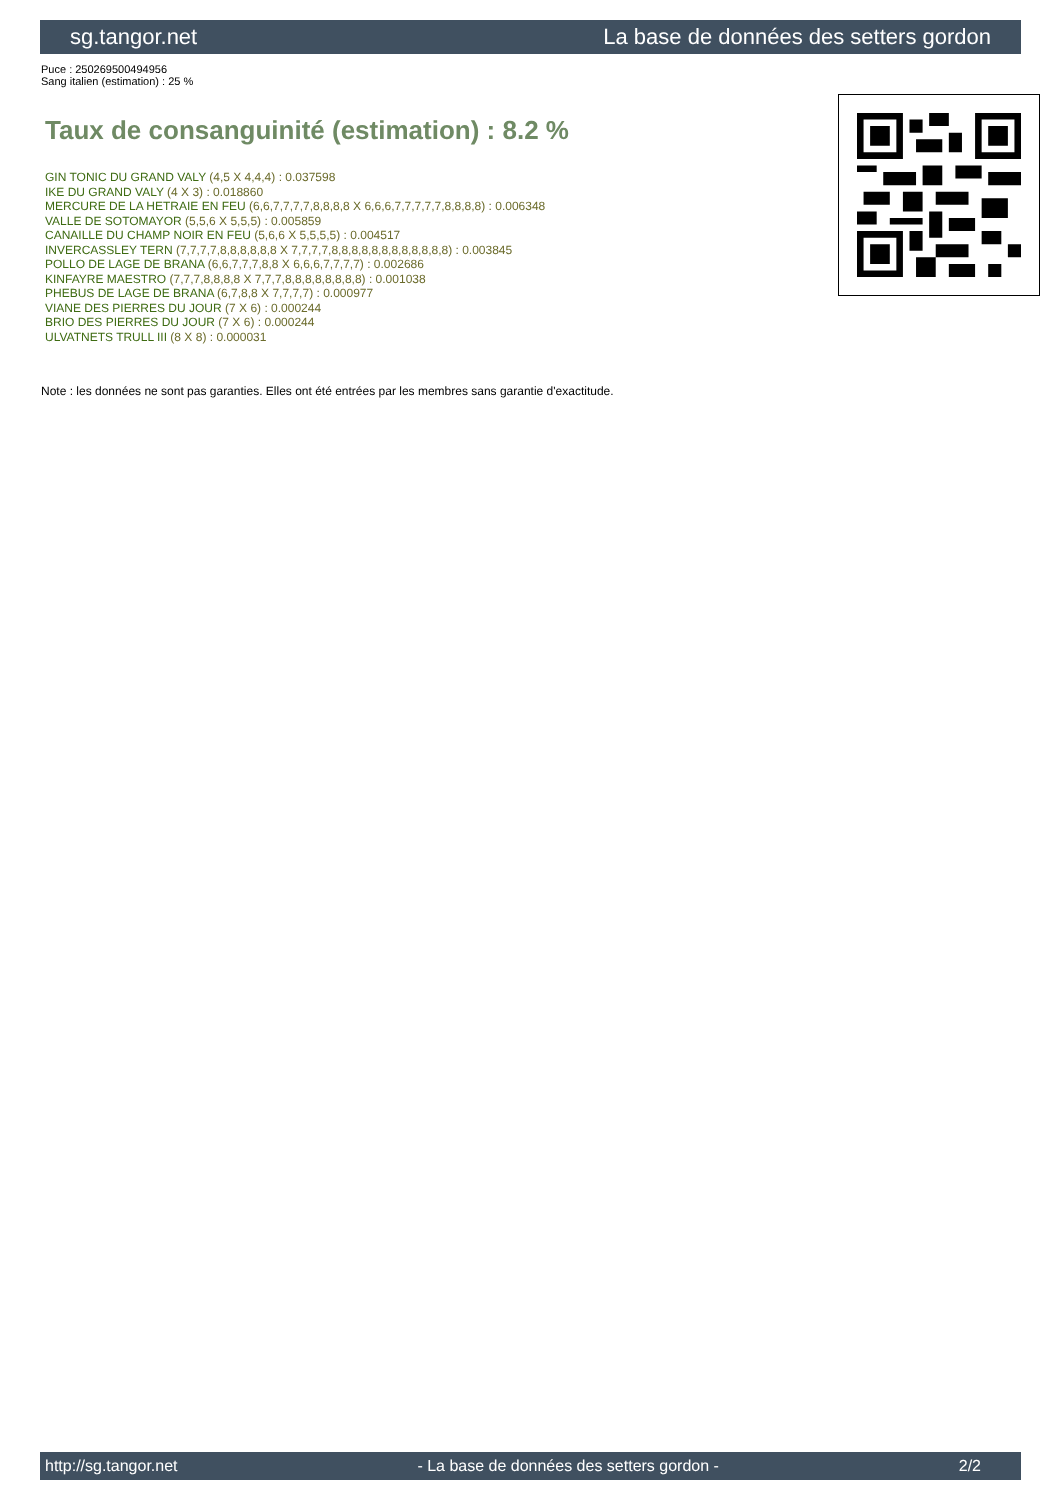sg.tangor.net La base de données des setters gordon
Puce : 250269500494956
Sang italien (estimation) : 25 %
Taux de consanguinité (estimation) : 8.2 %
GIN TONIC DU GRAND VALY (4,5 X 4,4,4) : 0.037598
IKE DU GRAND VALY (4 X 3) : 0.018860
MERCURE DE LA HETRAIE EN FEU (6,6,7,7,7,7,8,8,8,8 X 6,6,6,7,7,7,7,7,8,8,8,8) : 0.006348
VALLE DE SOTOMAYOR (5,5,6 X 5,5,5) : 0.005859
CANAILLE DU CHAMP NOIR EN FEU (5,6,6 X 5,5,5,5) : 0.004517
INVERCASSLEY TERN (7,7,7,7,8,8,8,8,8,8 X 7,7,7,7,8,8,8,8,8,8,8,8,8,8,8,8) : 0.003845
POLLO DE LAGE DE BRANA (6,6,7,7,7,8,8 X 6,6,6,7,7,7,7) : 0.002686
KINFAYRE MAESTRO (7,7,7,8,8,8,8 X 7,7,7,8,8,8,8,8,8,8,8) : 0.001038
PHEBUS DE LAGE DE BRANA (6,7,8,8 X 7,7,7,7) : 0.000977
VIANE DES PIERRES DU JOUR (7 X 6) : 0.000244
BRIO DES PIERRES DU JOUR (7 X 6) : 0.000244
ULVATNETS TRULL III (8 X 8) : 0.000031
Note : les données ne sont pas garanties. Elles ont été entrées par les membres sans garantie d'exactitude.
http://sg.tangor.net - La base de données des setters gordon - 2/2